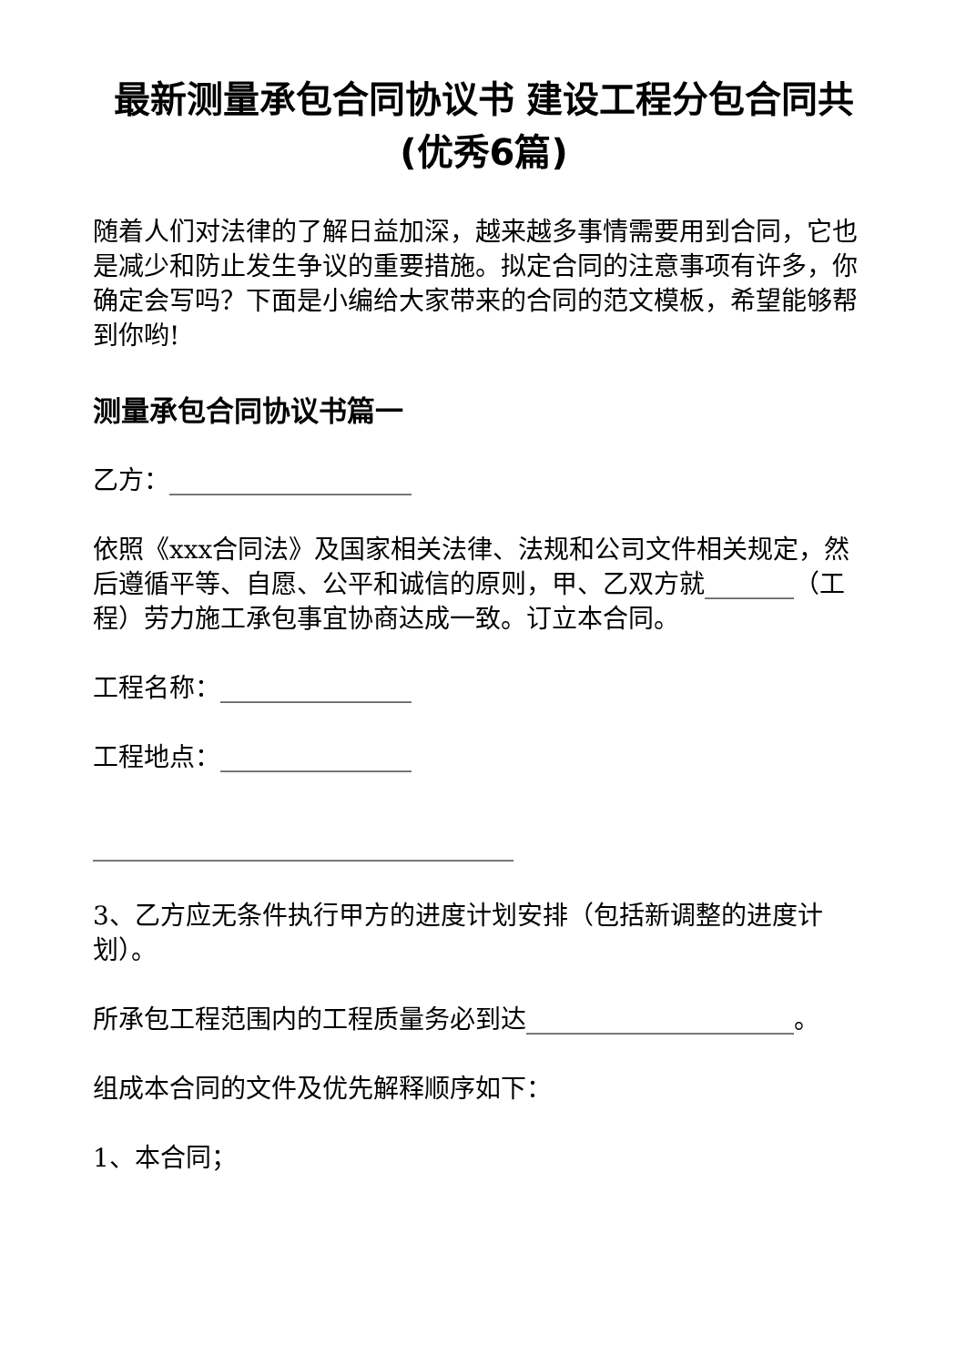最新测量承包合同协议书 建设工程分包合同共(优秀6篇)
随着人们对法律的了解日益加深，越来越多事情需要用到合同，它也是减少和防止发生争议的重要措施。拟定合同的注意事项有许多，你确定会写吗？下面是小编给大家带来的合同的范文模板，希望能够帮到你哟!
测量承包合同协议书篇一
乙方：___________________
依照《xxx合同法》及国家相关法律、法规和公司文件相关规定，然后遵循平等、自愿、公平和诚信的原则，甲、乙双方就_______（工程）劳力施工承包事宜协商达成一致。订立本合同。
工程名称：_______________
工程地点：_______________
_________________________________
3、乙方应无条件执行甲方的进度计划安排（包括新调整的进度计划）。
所承包工程范围内的工程质量务必到达_____________________。
组成本合同的文件及优先解释顺序如下：
1、本合同；